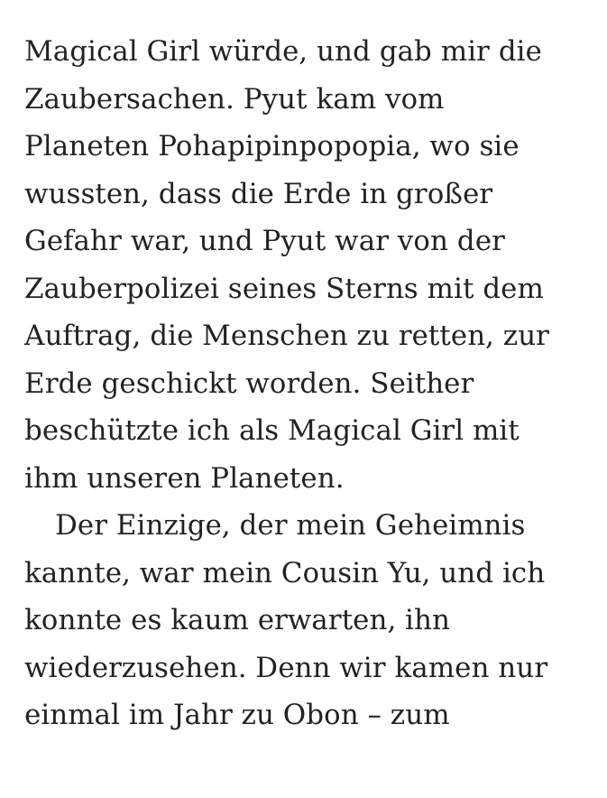Magical Girl würde, und gab mir die
Zaubersachen. Pyut kam vom
Planeten Pohapipinpopopia, wo sie
wussten, dass die Erde in großer
Gefahr war, und Pyut war von der
Zauberpolizei seines Sterns mit dem
Auftrag, die Menschen zu retten, zur
Erde geschickt worden. Seither
beschützte ich als Magical Girl mit
ihm unseren Planeten.
Der Einzige, der mein Geheimnis
kannte, war mein Cousin Yu, und ich
konnte es kaum erwarten, ihn
wiederzusehen. Denn wir kamen nur
einmal im Jahr zu Obon – zum